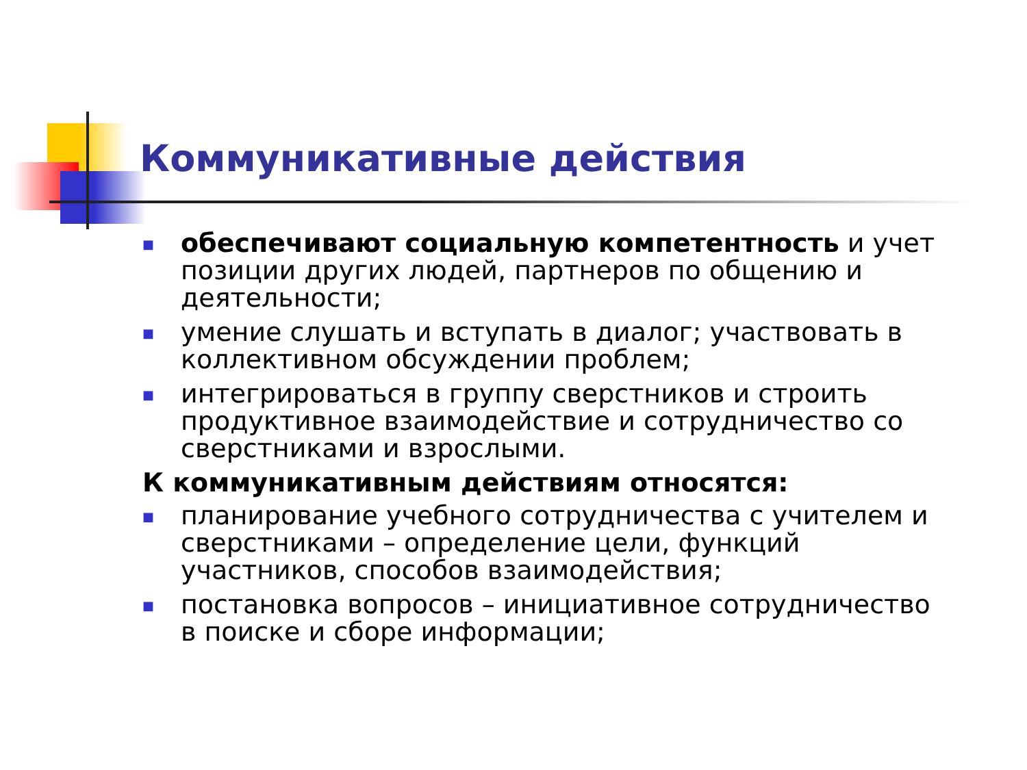Коммуникативные действия
■ обеспечивают социальную компетентность и учет позиции других людей, партнеров по общению и деятельности;
■ умение слушать и вступать в диалог; участвовать в коллективном обсуждении проблем;
■ интегрироваться в группу сверстников и строить продуктивное взаимодействие и сотрудничество со сверстниками и взрослыми.
К коммуникативным действиям относятся:
■ планирование учебного сотрудничества с учителем и сверстниками – определение цели, функций участников, способов взаимодействия;
■ постановка вопросов – инициативное сотрудничество в поиске и сборе информации;